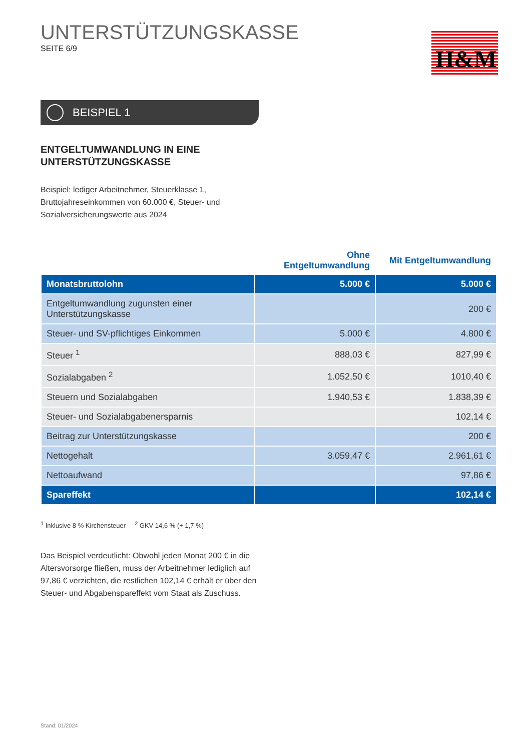UNTERSTÜTZUNGSKASSE
SEITE 6/9
H&M
BEISPIEL 1
ENTGELTUMWANDLUNG IN EINE
UNTERSTÜTZUNGSKASSE
Beispiel: lediger Arbeitnehmer, Steuerklasse 1, Bruttojahreseinkommen von 60.000 €, Steuer- und Sozialversicherungswerte aus 2024
| | Ohne Entgeltumwandlung | Mit Entgeltumwandlung |
| --- | --- | --- |
| Monatsbruttolohn | 5.000 € | 5.000 € |
| Entgeltumwandlung zugunsten einer Unterstützungskasse | | 200 € |
| Steuer- und SV-pflichtiges Einkommen | 5.000 € | 4.800 € |
| Steuer <sup>1</sup> | 888,03 € | 827,99 € |
| Sozialabgaben <sup>2</sup> | 1.052,50 € | 1010,40 € |
| Steuern und Sozialabgaben | 1.940,53 € | 1.838,39 € |
| Steuer- und Sozialabgabenersparnis | | 102,14 € |
| Beitrag zur Unterstützungskasse | | 200 € |
| Nettogehalt | 3.059,47 € | 2.961,61 € |
| Nettoaufwand | | 97,86 € |
| Spareffekt | | 102,14 € |
<sup>1</sup> Inklusive 8 % Kirchensteuer <sup>2</sup> GKV 14,6 % (+ 1,7 %)
Das Beispiel verdeutlicht: Obwohl jeden Monat 200 € in die Altersvorsorge fließen, muss der Arbeitnehmer lediglich auf 97,86 € verzichten, die restlichen 102,14 € erhält er über den Steuer- und Abgabenspareffekt vom Staat als Zuschuss.
Stand: 01/2024